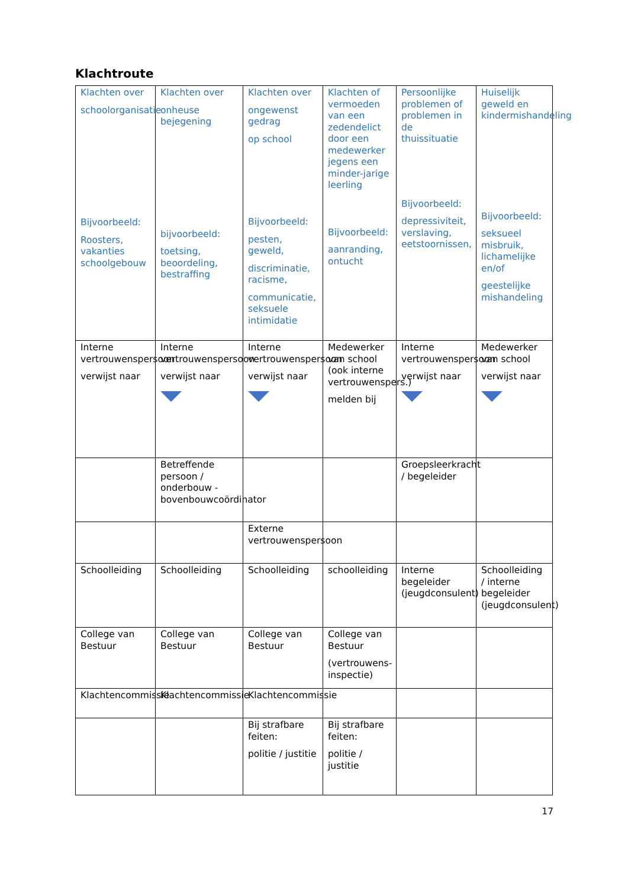Klachtroute
| Klachten over schoolorganisatie Bijvoorbeeld: Roosters, vakanties schoolgebouw | Klachten over onheuse bejegening bijvoorbeeld: toetsing, beoordeling, bestraffing | Klachten over ongewenst gedrag op school Bijvoorbeeld: pesten, geweld, discriminatie, racisme, communicatie, seksuele intimidatie | Klachten of vermoeden van een zedendelict door een medewerker jegens een minder-jarige leerling Bijvoorbeeld: aanranding, ontucht | Persoonlijke problemen of problemen in de thuissituatie Bijvoorbeeld: depressiviteit, verslaving, eetstoornissen, | Huiselijk geweld en kindermishandeling Bijvoorbeeld: seksueel misbruik, lichamelijke en/of geestelijke mishandeling |
| Interne vertrouwenspersoon verwijst naar | Interne vertrouwenspersoon verwijst naar | Interne vertrouwenspersoon verwijst naar | Medewerker van school (ook interne vertrouwenspers.) melden bij | Interne vertrouwenspersoon verwijst naar | Medewerker van school verwijst naar |
| | Betreffende persoon / onderbouw - bovenbouwcoördinator | | | Groepsleerkracht / begeleider | |
| | | Externe vertrouwenspersoon | | | |
| Schoolleiding | Schoolleiding | Schoolleiding | schoolleiding | Interne begeleider (jeugdconsulent) | Schoolleiding / interne begeleider (jeugdconsulent) |
| College van Bestuur | College van Bestuur | College van Bestuur | College van Bestuur (vertrouwens-inspectie) | | |
| Klachtencommissie | Klachtencommissie | Klachtencommissie | | | |
| | | Bij strafbare feiten: politie / justitie | Bij strafbare feiten: politie / justitie | | |
17